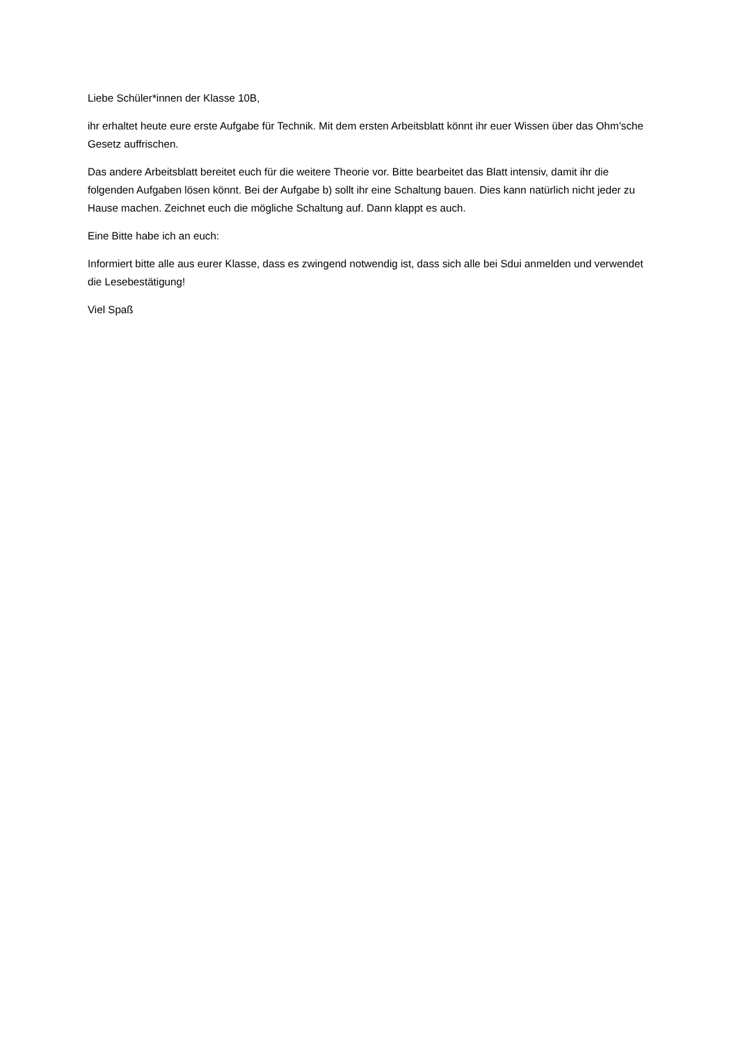Liebe Schüler*innen der Klasse 10B,
ihr erhaltet heute eure erste Aufgabe für Technik. Mit dem ersten Arbeitsblatt könnt ihr euer Wissen über das Ohm’sche Gesetz auffrischen.
Das andere Arbeitsblatt bereitet euch für die weitere Theorie vor. Bitte bearbeitet das Blatt intensiv, damit ihr die folgenden Aufgaben lösen könnt. Bei der Aufgabe b) sollt ihr eine Schaltung bauen. Dies kann natürlich nicht jeder zu Hause machen. Zeichnet euch die mögliche Schaltung auf. Dann klappt es auch.
Eine Bitte habe ich an euch:
Informiert bitte alle aus eurer Klasse, dass es zwingend notwendig ist, dass sich alle bei Sdui anmelden und verwendet die Lesebestätigung!
Viel Spaß